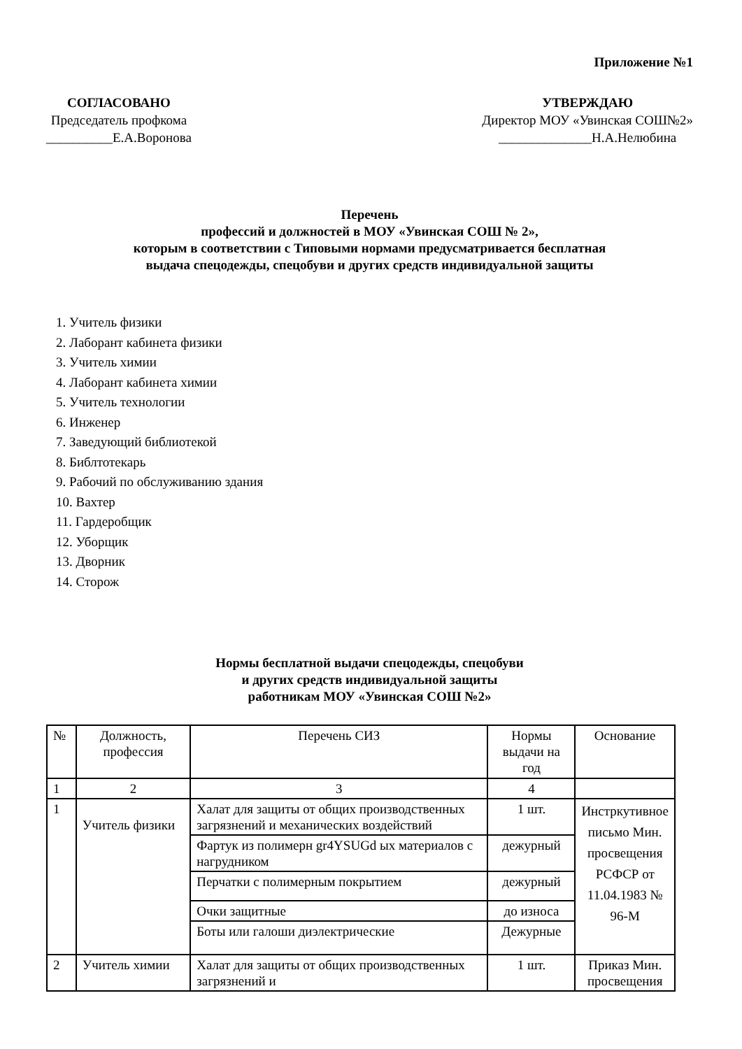Приложение №1
СОГЛАСОВАНО
Председатель профкома
__________Е.А.Воронова
УТВЕРЖДАЮ
Директор МОУ «Увинская СОШ№2»
______________Н.А.Нелюбина
Перечень
профессий и должностей в МОУ «Увинская СОШ № 2»,
которым в соответствии с Типовыми нормами предусматривается бесплатная
выдача спецодежды, спецобуви и других средств индивидуальной защиты
1. Учитель физики
2. Лаборант кабинета физики
3. Учитель химии
4. Лаборант кабинета химии
5. Учитель технологии
6. Инженер
7. Заведующий библиотекой
8. Библтотекарь
9. Рабочий по обслуживанию здания
10. Вахтер
11. Гардеробщик
12. Уборщик
13. Дворник
14. Сторож
Нормы бесплатной выдачи спецодежды, спецобуви
и других средств индивидуальной защиты
работникам МОУ «Увинская СОШ №2»
| № | Должность, профессия | Перечень СИЗ | Нормы выдачи на год | Основание |
| 1 | 2 | 3 | 4 | |
| 1 | Учитель физики | Халат для защиты от общих производственных загрязнений и механических воздействий | 1 шт. | Инстркутивное письмо Мин. просвещения РСФСР от 11.04.1983 № 96-М |
| | | Фартук из полимерн gr4YSUGd ых материалов с нагрудником | дежурный | |
| | | Перчатки с полимерным покрытием | дежурный | |
| | | Очки защитные | до износа | |
| | | Боты или галоши диэлектрические | Дежурные | |
| 2 | Учитель химии | Халат для защиты от общих производственных загрязнений и | 1 шт. | Приказ Мин. просвещения |